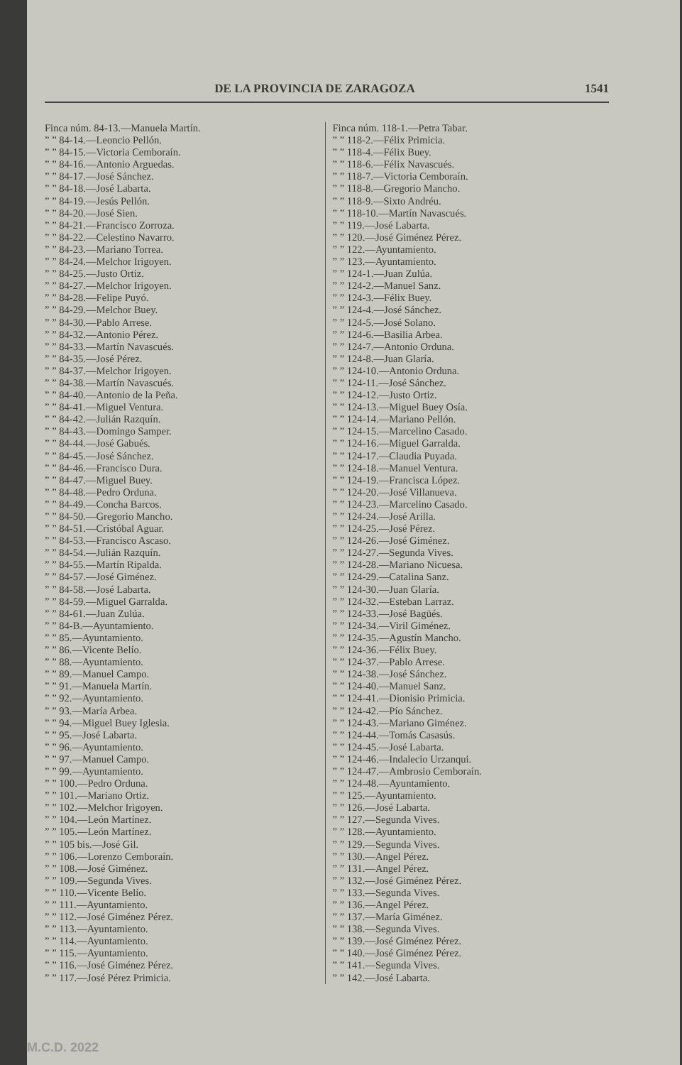DE LA PROVINCIA DE ZARAGOZA 1541
Finca núm. 84-13.—Manuela Martín.
” ” 84-14.—Leoncio Pellón.
” ” 84-15.—Victoria Cemboraín.
” ” 84-16.—Antonio Arguedas.
” ” 84-17.—José Sánchez.
” ” 84-18.—José Labarta.
” ” 84-19.—Jesús Pellón.
” ” 84-20.—José Sien.
” ” 84-21.—Francisco Zorroza.
” ” 84-22.—Celestino Navarro.
” ” 84-23.—Mariano Torrea.
” ” 84-24.—Melchor Irigoyen.
” ” 84-25.—Justo Ortiz.
” ” 84-27.—Melchor Irigoyen.
” ” 84-28.—Felipe Puyó.
” ” 84-29.—Melchor Buey.
” ” 84-30.—Pablo Arrese.
” ” 84-32.—Antonio Pérez.
” ” 84-33.—Martín Navascués.
” ” 84-35.—José Pérez.
” ” 84-37.—Melchor Irigoyen.
” ” 84-38.—Martín Navascués.
” ” 84-40.—Antonio de la Peña.
” ” 84-41.—Miguel Ventura.
” ” 84-42.—Julián Razquín.
” ” 84-43.—Domingo Samper.
” ” 84-44.—José Gabués.
” ” 84-45.—José Sánchez.
” ” 84-46.—Francisco Dura.
” ” 84-47.—Miguel Buey.
” ” 84-48.—Pedro Orduna.
” ” 84-49.—Concha Barcos.
” ” 84-50.—Gregorio Mancho.
” ” 84-51.—Cristóbal Aguar.
” ” 84-53.—Francisco Ascaso.
” ” 84-54.—Julián Razquín.
” ” 84-55.—Martín Ripalda.
” ” 84-57.—José Giménez.
” ” 84-58.—José Labarta.
” ” 84-59.—Miguel Garralda.
” ” 84-61.—Juan Zulúa.
” ” 84-B.—Ayuntamiento.
” ” 85.—Ayuntamiento.
” ” 86.—Vicente Belío.
” ” 88.—Ayuntamiento.
” ” 89.—Manuel Campo.
” ” 91.—Manuela Martín.
” ” 92.—Ayuntamiento.
” ” 93.—María Arbea.
” ” 94.—Miguel Buey Iglesia.
” ” 95.—José Labarta.
” ” 96.—Ayuntamiento.
” ” 97.—Manuel Campo.
” ” 99.—Ayuntamiento.
” ” 100.—Pedro Orduna.
” ” 101.—Mariano Ortiz.
” ” 102.—Melchor Irigoyen.
” ” 104.—León Martínez.
” ” 105.—León Martínez.
” ” 105 bis.—José Gil.
” ” 106.—Lorenzo Cemboraín.
” ” 108.—José Giménez.
” ” 109.—Segunda Vives.
” ” 110.—Vicente Belío.
” ” 111.—Ayuntamiento.
” ” 112.—José Giménez Pérez.
” ” 113.—Ayuntamiento.
” ” 114.—Ayuntamiento.
” ” 115.—Ayuntamiento.
” ” 116.—José Giménez Pérez.
” ” 117.—José Pérez Primicia.
Finca núm. 118-1.—Petra Tabar.
” ” 118-2.—Félix Primicia.
” ” 118-4.—Félix Buey.
” ” 118-6.—Félix Navascués.
” ” 118-7.—Victoria Cemboraín.
” ” 118-8.—Gregorio Mancho.
” ” 118-9.—Sixto Andréu.
” ” 118-10.—Martín Navascués.
” ” 119.—José Labarta.
” ” 120.—José Giménez Pérez.
” ” 122.—Ayuntamiento.
” ” 123.—Ayuntamiento.
” ” 124-1.—Juan Zulúa.
” ” 124-2.—Manuel Sanz.
” ” 124-3.—Félix Buey.
” ” 124-4.—José Sánchez.
” ” 124-5.—José Solano.
” ” 124-6.—Basilia Arbea.
” ” 124-7.—Antonio Orduna.
” ” 124-8.—Juan Glaría.
” ” 124-10.—Antonio Orduna.
” ” 124-11.—José Sánchez.
” ” 124-12.—Justo Ortiz.
” ” 124-13.—Miguel Buey Osía.
” ” 124-14.—Mariano Pellón.
” ” 124-15.—Marcelino Casado.
” ” 124-16.—Miguel Garralda.
” ” 124-17.—Claudia Puyada.
” ” 124-18.—Manuel Ventura.
” ” 124-19.—Francisca López.
” ” 124-20.—José Villanueva.
” ” 124-23.—Marcelino Casado.
” ” 124-24.—José Arilla.
” ” 124-25.—José Pérez.
” ” 124-26.—José Giménez.
” ” 124-27.—Segunda Vives.
” ” 124-28.—Mariano Nicuesa.
” ” 124-29.—Catalina Sanz.
” ” 124-30.—Juan Glaría.
” ” 124-32.—Esteban Larraz.
” ” 124-33.—José Bagüés.
” ” 124-34.—Viril Giménez.
” ” 124-35.—Agustín Mancho.
” ” 124-36.—Félix Buey.
” ” 124-37.—Pablo Arrese.
” ” 124-38.—José Sánchez.
” ” 124-40.—Manuel Sanz.
” ” 124-41.—Dionisio Primicia.
” ” 124-42.—Pío Sánchez.
” ” 124-43.—Mariano Giménez.
” ” 124-44.—Tomás Casasús.
” ” 124-45.—José Labarta.
” ” 124-46.—Indalecio Urzanqui.
” ” 124-47.—Ambrosio Cemboraín.
” ” 124-48.—Ayuntamiento.
” ” 125.—Ayuntamiento.
” ” 126.—José Labarta.
” ” 127.—Segunda Vives.
” ” 128.—Ayuntamiento.
” ” 129.—Segunda Vives.
” ” 130.—Angel Pérez.
” ” 131.—Angel Pérez.
” ” 132.—José Giménez Pérez.
” ” 133.—Segunda Vives.
” ” 136.—Angel Pérez.
” ” 137.—María Giménez.
” ” 138.—Segunda Vives.
” ” 139.—José Giménez Pérez.
” ” 140.—José Giménez Pérez.
” ” 141.—Segunda Vives.
” ” 142.—José Labarta.
M.C.D. 2022